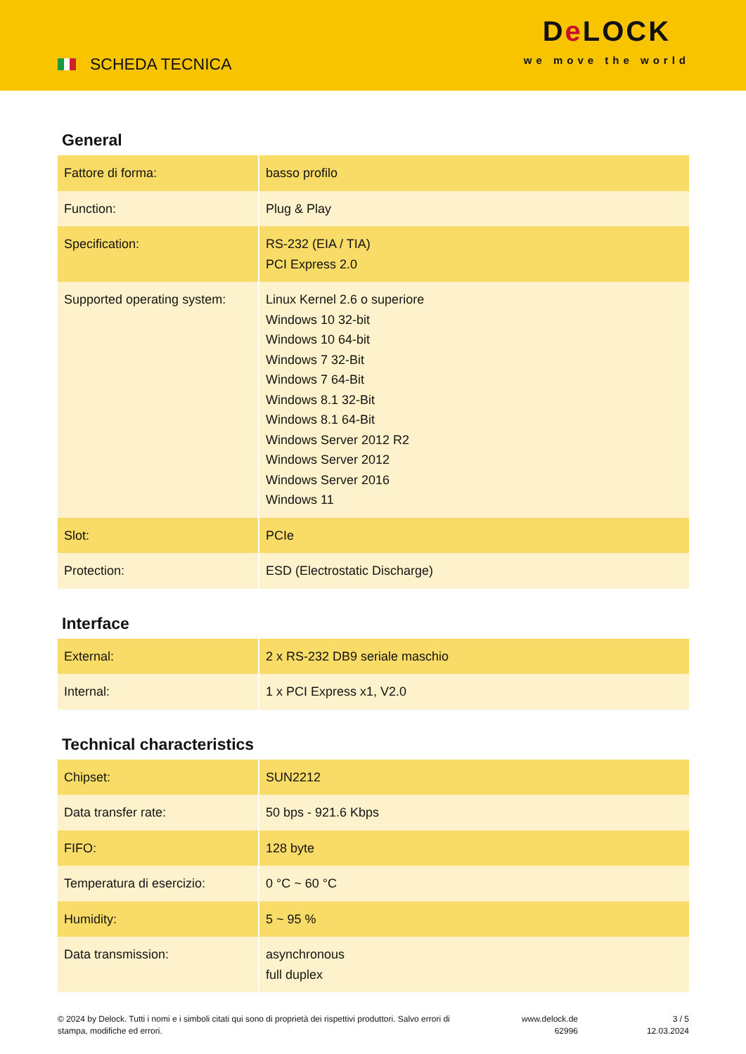SCHEDA TECNICA
De LOCK
we move the world
General
| Fattore di forma: | basso profilo |
| Function: | Plug & Play |
| Specification: | RS-232 (EIA / TIA) PCI Express 2.0 |
| Supported operating system: | Linux Kernel 2.6 o superiore Windows 10 32-bit Windows 10 64-bit Windows 7 32-Bit Windows 7 64-Bit Windows 8.1 32-Bit Windows 8.1 64-Bit Windows Server 2012 R2 Windows Server 2012 Windows Server 2016 Windows 11 |
| Slot: | PCIe |
| Protection: | ESD (Electrostatic Discharge) |
Interface
| External: | 2 x RS-232 DB9 seriale maschio |
| Internal: | 1 x PCI Express x1, V2.0 |
Technical characteristics
| Chipset: | SUN2212 |
| Data transfer rate: | 50 bps - 921.6 Kbps |
| FIFO: | 128 byte |
| Temperatura di esercizio: | 0 °C ~ 60 °C |
| Humidity: | 5 ~ 95 % |
| Data transmission: | asynchronous full duplex |
© 2024 by Delock. Tutti i nomi e i simboli citati qui sono di proprietà dei rispettivi produttori. Salvo errori di stampa, modifiche ed errori.
www.delock.de
62996
3 / 5
12.03.2024